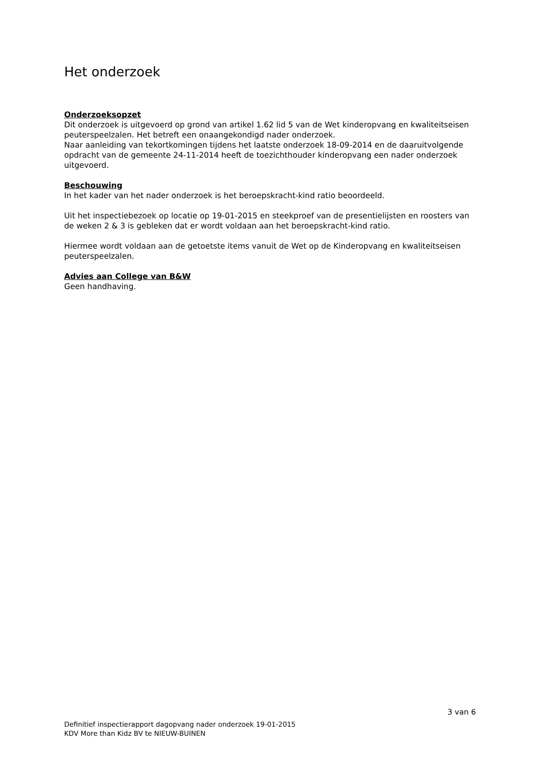Het onderzoek
Onderzoeksopzet
Dit onderzoek is uitgevoerd op grond van artikel 1.62 lid 5 van de Wet kinderopvang en kwaliteitseisen peuterspeelzalen. Het betreft een onaangekondigd nader onderzoek.
Naar aanleiding van tekortkomingen tijdens het laatste onderzoek 18-09-2014 en de daaruitvolgende opdracht van de gemeente 24-11-2014 heeft de toezichthouder kinderopvang een nader onderzoek uitgevoerd.
Beschouwing
In het kader van het nader onderzoek is het beroepskracht-kind ratio beoordeeld.
Uit het inspectiebezoek op locatie op 19-01-2015 en steekproef van de presentielijsten en roosters van de weken 2 & 3 is gebleken dat er wordt voldaan aan het beroepskracht-kind ratio.
Hiermee wordt voldaan aan de getoetste items vanuit de Wet op de Kinderopvang en kwaliteitseisen peuterspeelzalen.
Advies aan College van B&W
Geen handhaving.
3 van 6
Definitief inspectierapport dagopvang nader onderzoek 19-01-2015
KDV More than Kidz BV te NIEUW-BUINEN